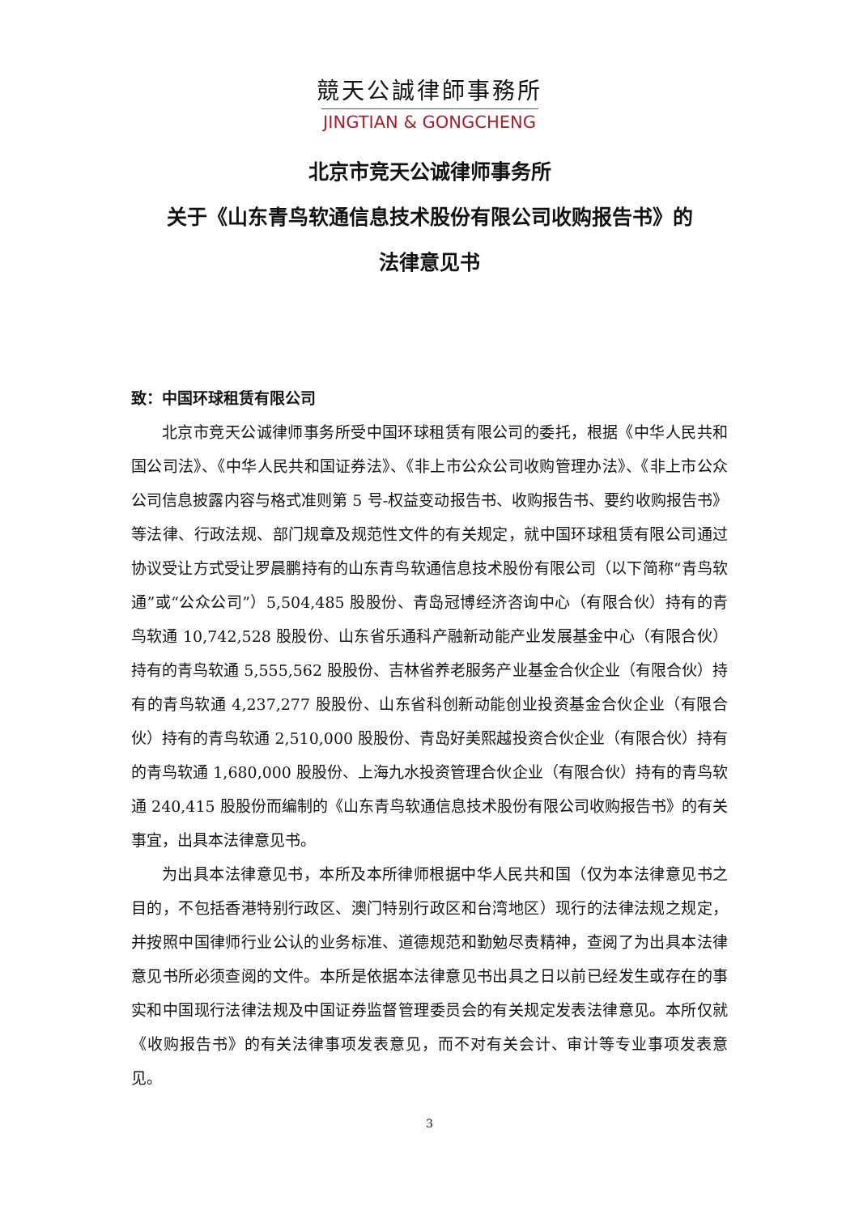競天公誠律師事務所
JINGTIAN & GONGCHENG
北京市竞天公诚律师事务所
关于《山东青鸟软通信息技术股份有限公司收购报告书》的
法律意见书
致：中国环球租赁有限公司
北京市竞天公诚律师事务所受中国环球租赁有限公司的委托，根据《中华人民共和国公司法》、《中华人民共和国证券法》、《非上市公众公司收购管理办法》、《非上市公众公司信息披露内容与格式准则第 5 号-权益变动报告书、收购报告书、要约收购报告书》等法律、行政法规、部门规章及规范性文件的有关规定，就中国环球租赁有限公司通过协议受让方式受让罗晨鹏持有的山东青鸟软通信息技术股份有限公司（以下简称“青鸟软通”或“公众公司”）5,504,485 股股份、青岛冠博经济咨询中心（有限合伙）持有的青鸟软通 10,742,528 股股份、山东省乐通科产融新动能产业发展基金中心（有限合伙）持有的青鸟软通 5,555,562 股股份、吉林省养老服务产业基金合伙企业（有限合伙）持有的青鸟软通 4,237,277 股股份、山东省科创新动能创业投资基金合伙企业（有限合伙）持有的青鸟软通 2,510,000 股股份、青岛好美熙越投资合伙企业（有限合伙）持有的青鸟软通 1,680,000 股股份、上海九水投资管理合伙企业（有限合伙）持有的青鸟软通 240,415 股股份而编制的《山东青鸟软通信息技术股份有限公司收购报告书》的有关事宜，出具本法律意见书。
为出具本法律意见书，本所及本所律师根据中华人民共和国（仅为本法律意见书之目的，不包括香港特别行政区、澳门特别行政区和台湾地区）现行的法律法规之规定，并按照中国律师行业公认的业务标准、道德规范和勤勉尽责精神，查阅了为出具本法律意见书所必须查阅的文件。本所是依据本法律意见书出具之日以前已经发生或存在的事实和中国现行法律法规及中国证券监督管理委员会的有关规定发表法律意见。本所仅就《收购报告书》的有关法律事项发表意见，而不对有关会计、审计等专业事项发表意见。
3